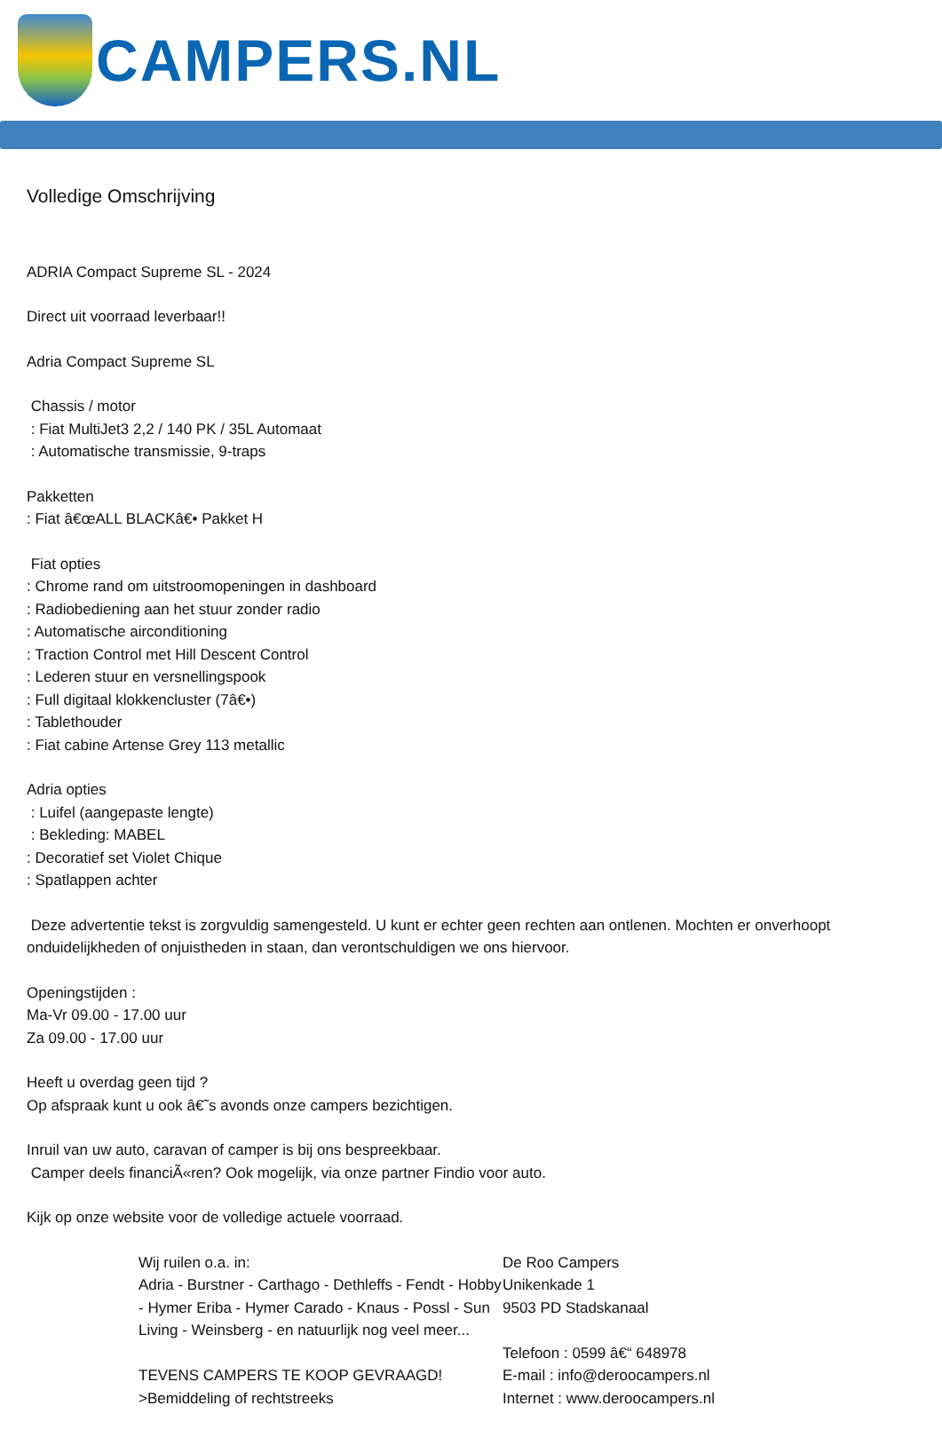CAMPERS.NL
Volledige Omschrijving
ADRIA Compact Supreme SL - 2024
Direct uit voorraad leverbaar!!
Adria Compact Supreme SL
Chassis / motor
: Fiat MultiJet3 2,2 / 140 PK / 35L Automaat
: Automatische transmissie, 9-traps
Pakketten
: Fiat â€œALL BLACKâ€• Pakket H
Fiat opties
: Chrome rand om uitstroomopeningen in dashboard
: Radiobediening aan het stuur zonder radio
: Automatische airconditioning
: Traction Control met Hill Descent Control
: Lederen stuur en versnellingspook
: Full digitaal klokkencluster (7â€•)
: Tablethouder
: Fiat cabine Artense Grey 113 metallic
Adria opties
: Luifel (aangepaste lengte)
: Bekleding: MABEL
: Decoratief set Violet Chique
: Spatlappen achter
Deze advertentie tekst is zorgvuldig samengesteld. U kunt er echter geen rechten aan ontlenen. Mochten er onverhoopt onduidelijkheden of onjuistheden in staan, dan verontschuldigen we ons hiervoor.
Openingstijden :
Ma-Vr 09.00 - 17.00 uur
Za 09.00 - 17.00 uur
Heeft u overdag geen tijd ?
Op afspraak kunt u ook â€˜s avonds onze campers bezichtigen.
Inruil van uw auto, caravan of camper is bij ons bespreekbaar.
Camper deels financiÃ«ren? Ook mogelijk, via onze partner Findio voor auto.
Kijk op onze website voor de volledige actuele voorraad.
Wij ruilen o.a. in:
Adria - Burstner - Carthago - Dethleffs - Fendt - Hobby - Hymer Eriba - Hymer Carado - Knaus - Possl - Sun Living - Weinsberg - en natuurlijk nog veel meer...
TEVENS CAMPERS TE KOOP GEVRAAGD!
>Bemiddeling of rechtstreeks
De Roo Campers
Unikenkade 1
9503 PD Stadskanaal
Telefoon : 0599 â€“ 648978
E-mail : info@deroocampers.nl
Internet : www.deroocampers.nl